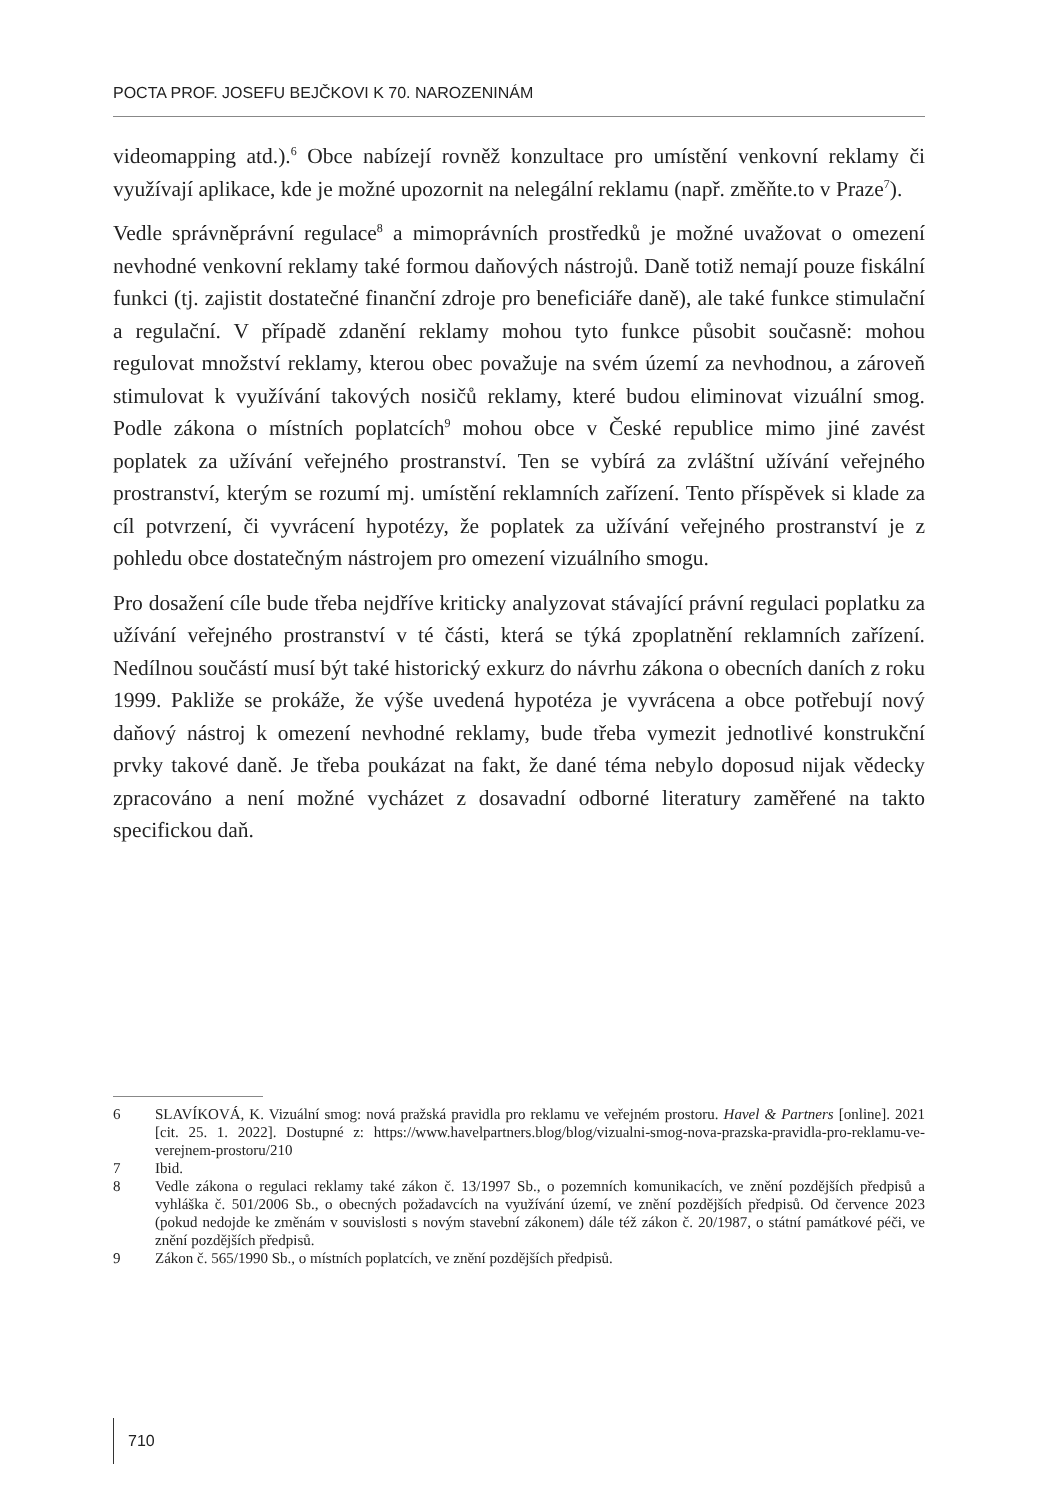POCTA PROF. JOSEFU BEJČKOVI K 70. NAROZENINÁM
videomapping atd.).<sup>6</sup> Obce nabízejí rovněž konzultace pro umístění venkovní reklamy či využívají aplikace, kde je možné upozornit na nelegální reklamu (např. změňte.to v Praze<sup>7</sup>).
Vedle správněprávní regulace<sup>8</sup> a mimoprávních prostředků je možné uvažovat o omezení nevhodné venkovní reklamy také formou daňových nástrojů. Daně totiž nemají pouze fiskální funkci (tj. zajistit dostatečné finanční zdroje pro beneficiáře daně), ale také funkce stimulační a regulační. V případě zdanění reklamy mohou tyto funkce působit současně: mohou regulovat množství reklamy, kterou obec považuje na svém území za nevhodnou, a zároveň stimulovat k využívání takových nosičů reklamy, které budou eliminovat vizuální smog. Podle zákona o místních poplatcích<sup>9</sup> mohou obce v České republice mimo jiné zavést poplatek za užívání veřejného prostranství. Ten se vybírá za zvláštní užívání veřejného prostranství, kterým se rozumí mj. umístění reklamních zařízení. Tento příspěvek si klade za cíl potvrzení, či vyvrácení hypotézy, že poplatek za užívání veřejného prostranství je z pohledu obce dostatečným nástrojem pro omezení vizuálního smogu.
Pro dosažení cíle bude třeba nejdříve kriticky analyzovat stávající právní regulaci poplatku za užívání veřejného prostranství v té části, která se týká zpoplatnění reklamních zařízení. Nedílnou součástí musí být také historický exkurz do návrhu zákona o obecních daních z roku 1999. Pakliže se prokáže, že výše uvedená hypotéza je vyvrácena a obce potřebují nový daňový nástroj k omezení nevhodné reklamy, bude třeba vymezit jednotlivé konstrukční prvky takové daně. Je třeba poukázat na fakt, že dané téma nebylo doposud nijak vědecky zpracováno a není možné vycházet z dosavadní odborné literatury zaměřené na takto specifickou daň.
6 SLAVÍKOVÁ, K. Vizuální smog: nová pražská pravidla pro reklamu ve veřejném prostoru. Havel & Partners [online]. 2021 [cit. 25. 1. 2022]. Dostupné z: https://www.havelpartners.blog/blog/vizualni-smog-nova-prazska-pravidla-pro-reklamu-ve-verejnem-prostoru/210
7 Ibid.
8 Vedle zákona o regulaci reklamy také zákon č. 13/1997 Sb., o pozemních komunikacích, ve znění pozdějších předpisů a vyhláška č. 501/2006 Sb., o obecných požadavcích na využívání území, ve znění pozdějších předpisů. Od července 2023 (pokud nedojde ke změnám v souvislosti s novým stavební zákonem) dále též zákon č. 20/1987, o státní památkové péči, ve znění pozdějších předpisů.
9 Zákon č. 565/1990 Sb., o místních poplatcích, ve znění pozdějších předpisů.
710